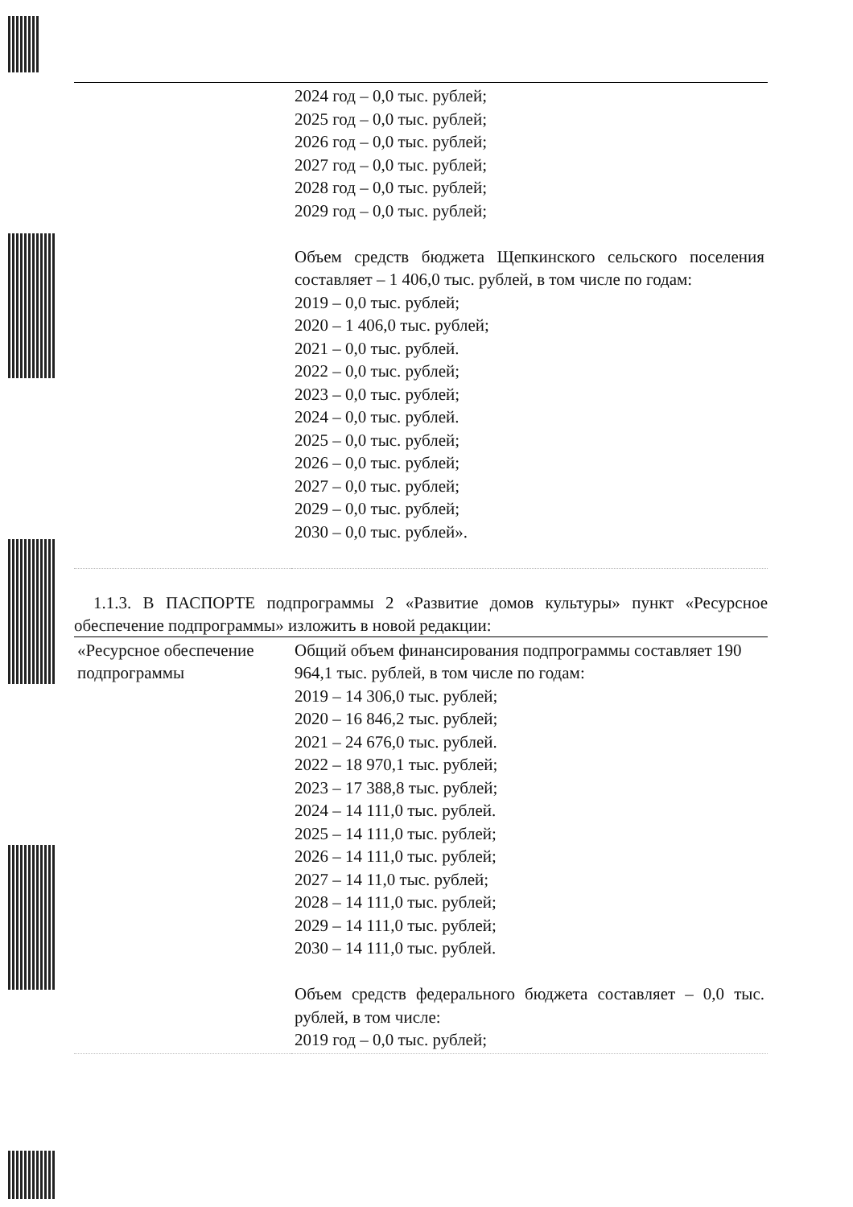| | 2024 год – 0,0 тыс. рублей; 2025 год – 0,0 тыс. рублей; 2026 год – 0,0 тыс. рублей; 2027 год – 0,0 тыс. рублей; 2028 год – 0,0 тыс. рублей; 2029 год – 0,0 тыс. рублей; Объем средств бюджета Щепкинского сельского поселения составляет – 1 406,0 тыс. рублей, в том числе по годам: 2019 – 0,0 тыс. рублей; 2020 – 1 406,0 тыс. рублей; 2021 – 0,0 тыс. рублей. 2022 – 0,0 тыс. рублей; 2023 – 0,0 тыс. рублей; 2024 – 0,0 тыс. рублей. 2025 – 0,0 тыс. рублей; 2026 – 0,0 тыс. рублей; 2027 – 0,0 тыс. рублей; 2029 – 0,0 тыс. рублей; 2030 – 0,0 тыс. рублей». |
1.1.3. В ПАСПОРТЕ подпрограммы 2 «Развитие домов культуры» пункт «Ресурсное обеспечение подпрограммы» изложить в новой редакции:
| «Ресурсное обеспечение подпрограммы | Общий объем финансирования подпрограммы составляет 190 964,1 тыс. рублей, в том числе по годам: 2019 – 14 306,0 тыс. рублей; 2020 – 16 846,2 тыс. рублей; 2021 – 24 676,0 тыс. рублей. 2022 – 18 970,1 тыс. рублей; 2023 – 17 388,8 тыс. рублей; 2024 – 14 111,0 тыс. рублей. 2025 – 14 111,0 тыс. рублей; 2026 – 14 111,0 тыс. рублей; 2027 – 14 11,0 тыс. рублей; 2028 – 14 111,0 тыс. рублей; 2029 – 14 111,0 тыс. рублей; 2030 – 14 111,0 тыс. рублей. Объем средств федерального бюджета составляет – 0,0 тыс. рублей, в том числе: 2019 год – 0,0 тыс. рублей; |